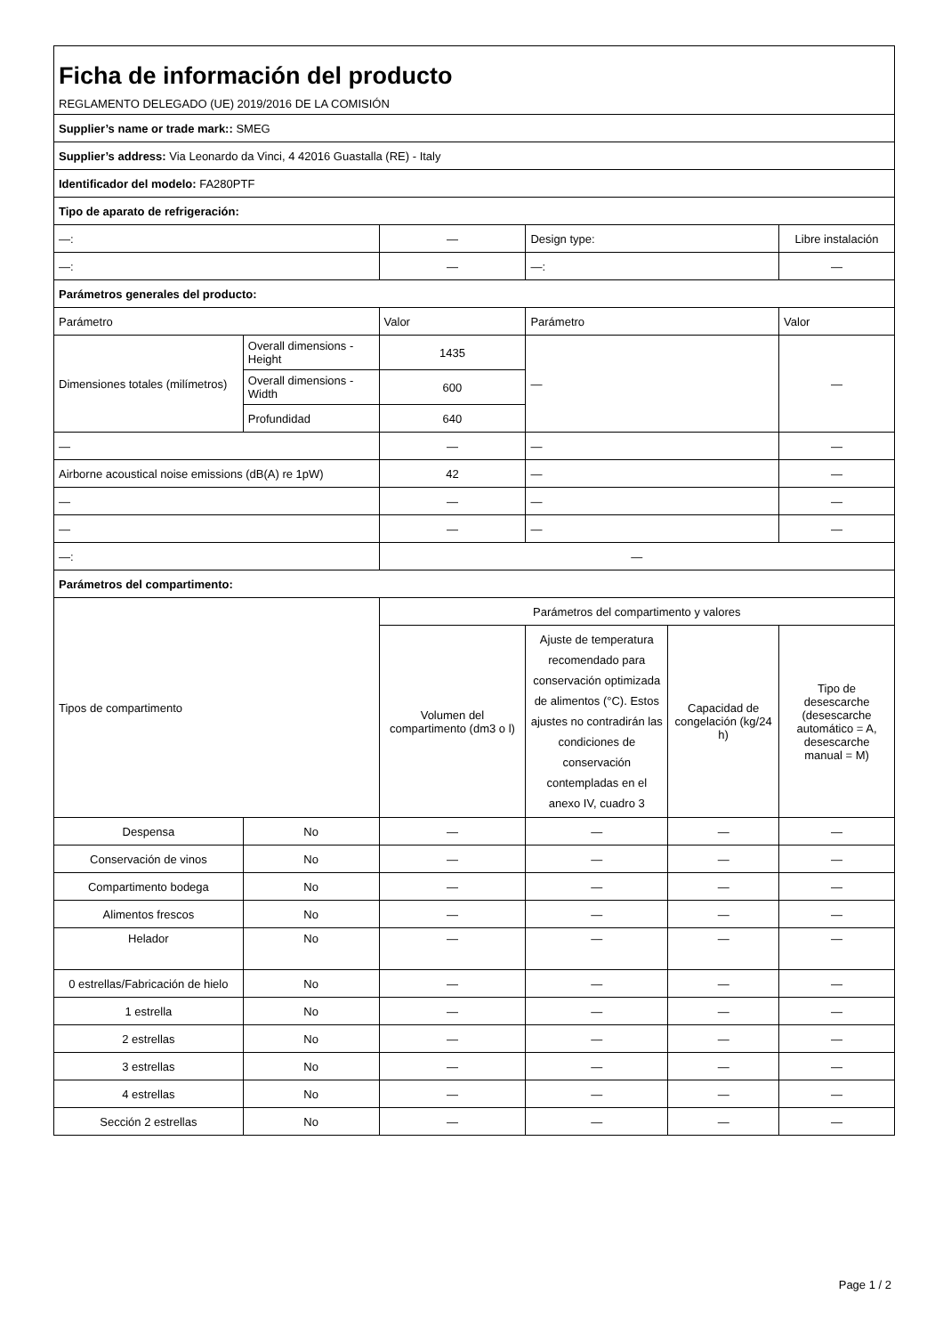| Ficha de información del producto REGLAMENTO DELEGADO (UE) 2019/2016 DE LA COMISIÓN | | | | | |
| Supplier’s name or trade mark:: SMEG | | | | | |
| Supplier’s address: Via Leonardo da Vinci, 4 42016 Guastalla (RE) - Italy | | | | | |
| Identificador del modelo: FA280PTF | | | | | |
| Tipo de aparato de refrigeración: | | | | | |
| —: | | — | Design type: | | Libre instalación |
| —: | | — | —: | | — |
| Parámetros generales del producto: | | | | | |
| Parámetro | | Valor | Parámetro | | Valor |
| Dimensiones totales (milímetros) | Overall dimensions - Height | 1435 | — | | — |
| | Overall dimensions - Width | 600 | | | |
| | Profundidad | 640 | | | |
| — | | — | — | | — |
| Airborne acoustical noise emissions (dB(A) re 1pW) | | 42 | — | | — |
| — | | — | — | | — |
| — | | — | — | | — |
| —: | | — | | | |
| Parámetros del compartimento: | | | | | |
| Tipos de compartimento | | Parámetros del compartimento y valores | | | |
| | | Volumen del compartimento (dm3 o l) | Ajuste de temperatura recomendado para conservación optimizada de alimentos (°C). Estos ajustes no contradirán las condiciones de conservación contempladas en el anexo IV, cuadro 3 | Capacidad de congelación (kg/24 h) | Tipo de desescarche (desescarche automático = A, desescarche manual = M) |
| Despensa | No | — | — | — | — |
| Conservación de vinos | No | — | — | — | — |
| Compartimento bodega | No | — | — | — | — |
| Alimentos frescos | No | — | — | — | — |
| Helador | No | — | — | — | — |
| 0 estrellas/Fabricación de hielo | No | — | — | — | — |
| 1 estrella | No | — | — | — | — |
| 2 estrellas | No | — | — | — | — |
| 3 estrellas | No | — | — | — | — |
| 4 estrellas | No | — | — | — | — |
| Sección 2 estrellas | No | — | — | — | — |
Page 1 / 2